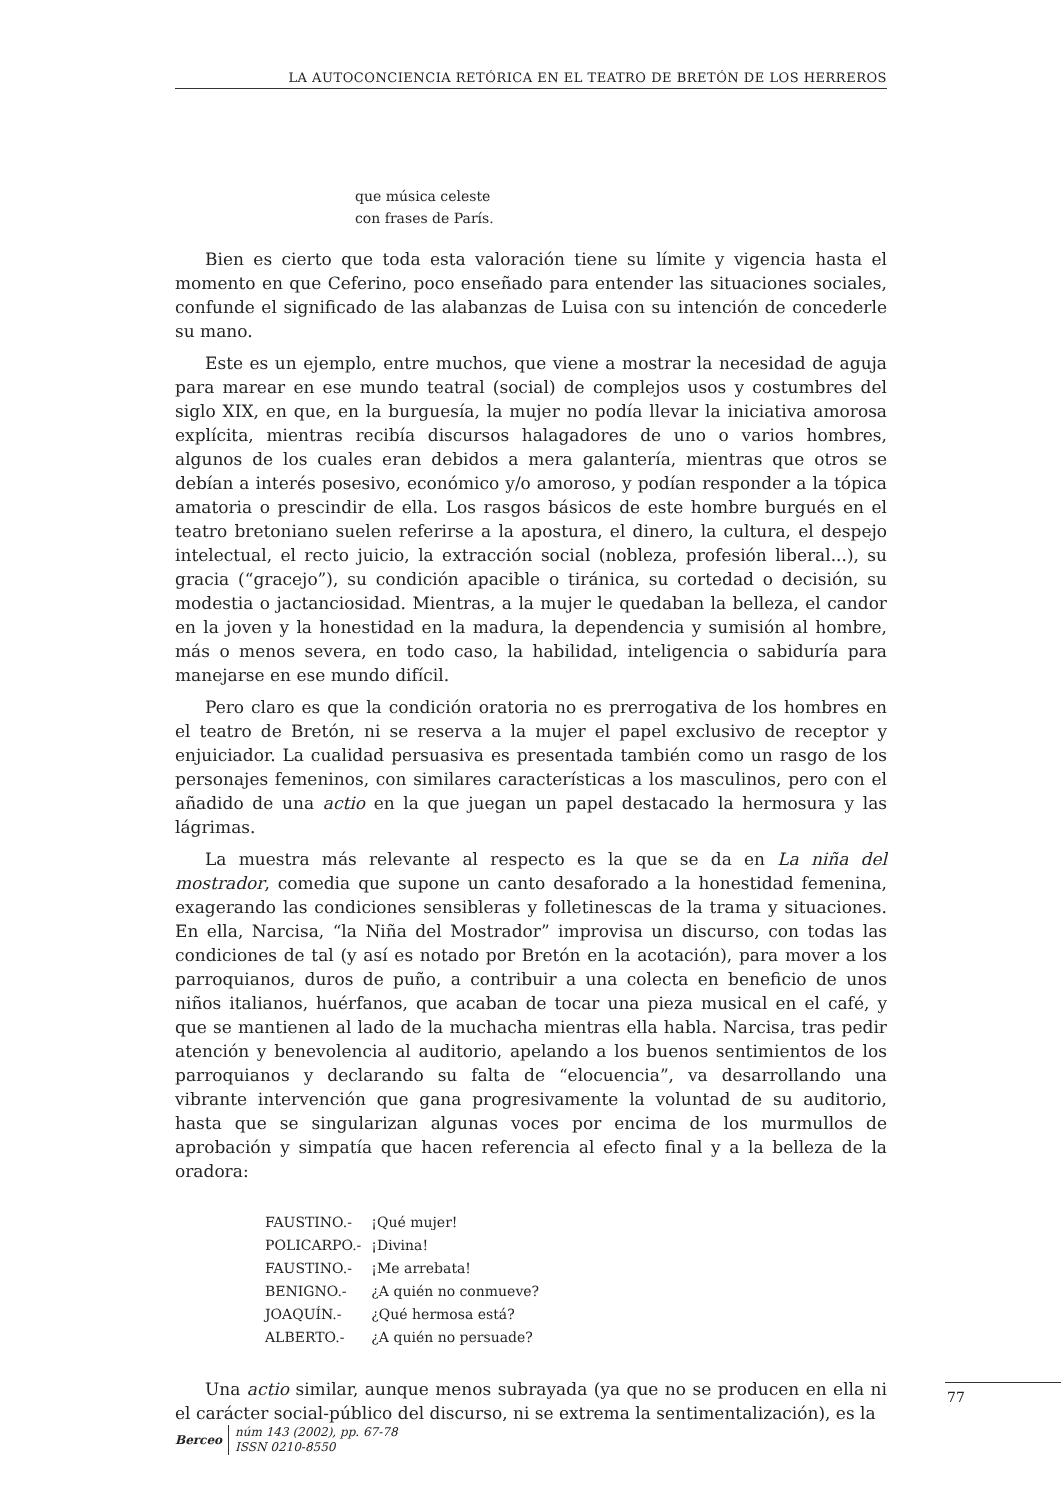LA AUTOCONCIENCIA RETÓRICA EN EL TEATRO DE BRETÓN DE LOS HERREROS
que música celeste
con frases de París.
Bien es cierto que toda esta valoración tiene su límite y vigencia hasta el momento en que Ceferino, poco enseñado para entender las situaciones sociales, confunde el significado de las alabanzas de Luisa con su intención de concederle su mano.
Este es un ejemplo, entre muchos, que viene a mostrar la necesidad de aguja para marear en ese mundo teatral (social) de complejos usos y costumbres del siglo XIX, en que, en la burguesía, la mujer no podía llevar la iniciativa amorosa explícita, mientras recibía discursos halagadores de uno o varios hombres, algunos de los cuales eran debidos a mera galantería, mientras que otros se debían a interés posesivo, económico y/o amoroso, y podían responder a la tópica amatoria o prescindir de ella. Los rasgos básicos de este hombre burgués en el teatro bretoniano suelen referirse a la apostura, el dinero, la cultura, el despejo intelectual, el recto juicio, la extracción social (nobleza, profesión liberal...), su gracia (“gracejo”), su condición apacible o tiránica, su cortedad o decisión, su modestia o jactanciosidad. Mientras, a la mujer le quedaban la belleza, el candor en la joven y la honestidad en la madura, la dependencia y sumisión al hombre, más o menos severa, en todo caso, la habilidad, inteligencia o sabiduría para manejarse en ese mundo difícil.
Pero claro es que la condición oratoria no es prerrogativa de los hombres en el teatro de Bretón, ni se reserva a la mujer el papel exclusivo de receptor y enjuiciador. La cualidad persuasiva es presentada también como un rasgo de los personajes femeninos, con similares características a los masculinos, pero con el añadido de una actio en la que juegan un papel destacado la hermosura y las lágrimas.
La muestra más relevante al respecto es la que se da en La niña del mostrador, comedia que supone un canto desaforado a la honestidad femenina, exagerando las condiciones sensibleras y folletinescas de la trama y situaciones. En ella, Narcisa, “la Niña del Mostrador” improvisa un discurso, con todas las condiciones de tal (y así es notado por Bretón en la acotación), para mover a los parroquianos, duros de puño, a contribuir a una colecta en beneficio de unos niños italianos, huérfanos, que acaban de tocar una pieza musical en el café, y que se mantienen al lado de la muchacha mientras ella habla. Narcisa, tras pedir atención y benevolencia al auditorio, apelando a los buenos sentimientos de los parroquianos y declarando su falta de “elocuencia”, va desarrollando una vibrante intervención que gana progresivamente la voluntad de su auditorio, hasta que se singularizan algunas voces por encima de los murmullos de aprobación y simpatía que hacen referencia al efecto final y a la belleza de la oradora:
| FAUSTINO.- | ¡Qué mujer! |
| POLICARPO.- | ¡Divina! |
| FAUSTINO.- | ¡Me arrebata! |
| BENIGNO.- | ¿A quién no conmueve? |
| JOAQUÍN.- | ¿Qué hermosa está? |
| ALBERTO.- | ¿A quién no persuade? |
Una actio similar, aunque menos subrayada (ya que no se producen en ella ni el carácter social-público del discurso, ni se extrema la sentimentalización), es la
77
Berceo
núm 143 (2002), pp. 67-78
ISSN 0210-8550